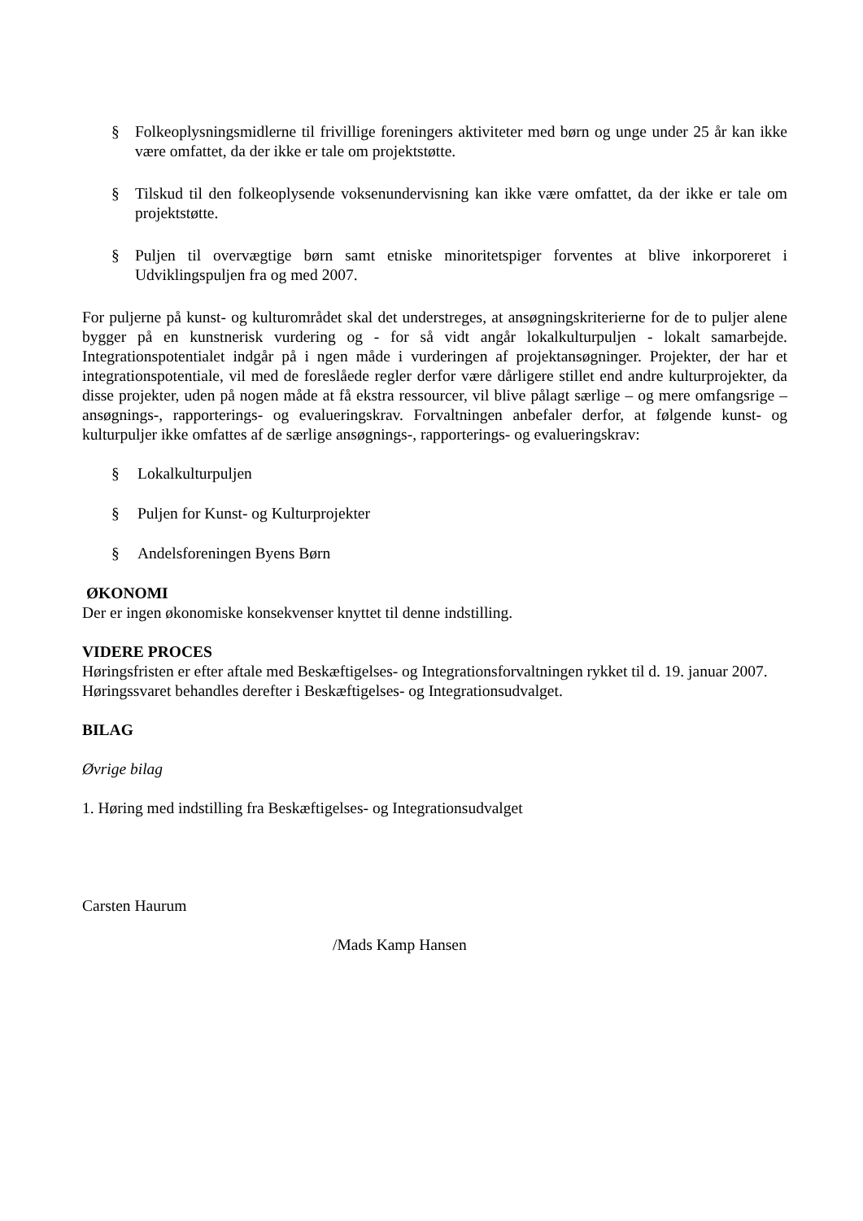§ Folkeoplysningsmidlerne til frivillige foreningers aktiviteter med børn og unge under 25 år kan ikke være omfattet, da der ikke er tale om projektstøtte.
§ Tilskud til den folkeoplysende voksenundervisning kan ikke være omfattet, da der ikke er tale om projektstøtte.
§ Puljen til overvægtige børn samt etniske minoritetspiger forventes at blive inkorporeret i Udviklingspuljen fra og med 2007.
For puljerne på kunst- og kulturområdet skal det understreges, at ansøgningskriterierne for de to puljer alene bygger på en kunstnerisk vurdering og - for så vidt angår lokalkulturpuljen - lokalt samarbejde. Integrationspotentialet indgår på i ngen måde i vurderingen af projektansøgninger. Projekter, der har et integrationspotentiale, vil med de foreslåede regler derfor være dårligere stillet end andre kulturprojekter, da disse projekter, uden på nogen måde at få ekstra ressourcer, vil blive pålagt særlige – og mere omfangsrige – ansøgnings-, rapporterings- og evalueringskrav. Forvaltningen anbefaler derfor, at følgende kunst- og kulturpuljer ikke omfattes af de særlige ansøgnings-, rapporterings- og evalueringskrav:
§ Lokalkulturpuljen
§ Puljen for Kunst- og Kulturprojekter
§ Andelsforeningen Byens Børn
ØKONOMI
Der er ingen økonomiske konsekvenser knyttet til denne indstilling.
VIDERE PROCES
Høringsfristen er efter aftale med Beskæftigelses- og Integrationsforvaltningen rykket til d. 19. januar 2007. Høringssvaret behandles derefter i Beskæftigelses- og Integrationsudvalget.
BILAG
Øvrige bilag
1. Høring med indstilling fra Beskæftigelses- og Integrationsudvalget
Carsten Haurum
/Mads Kamp Hansen